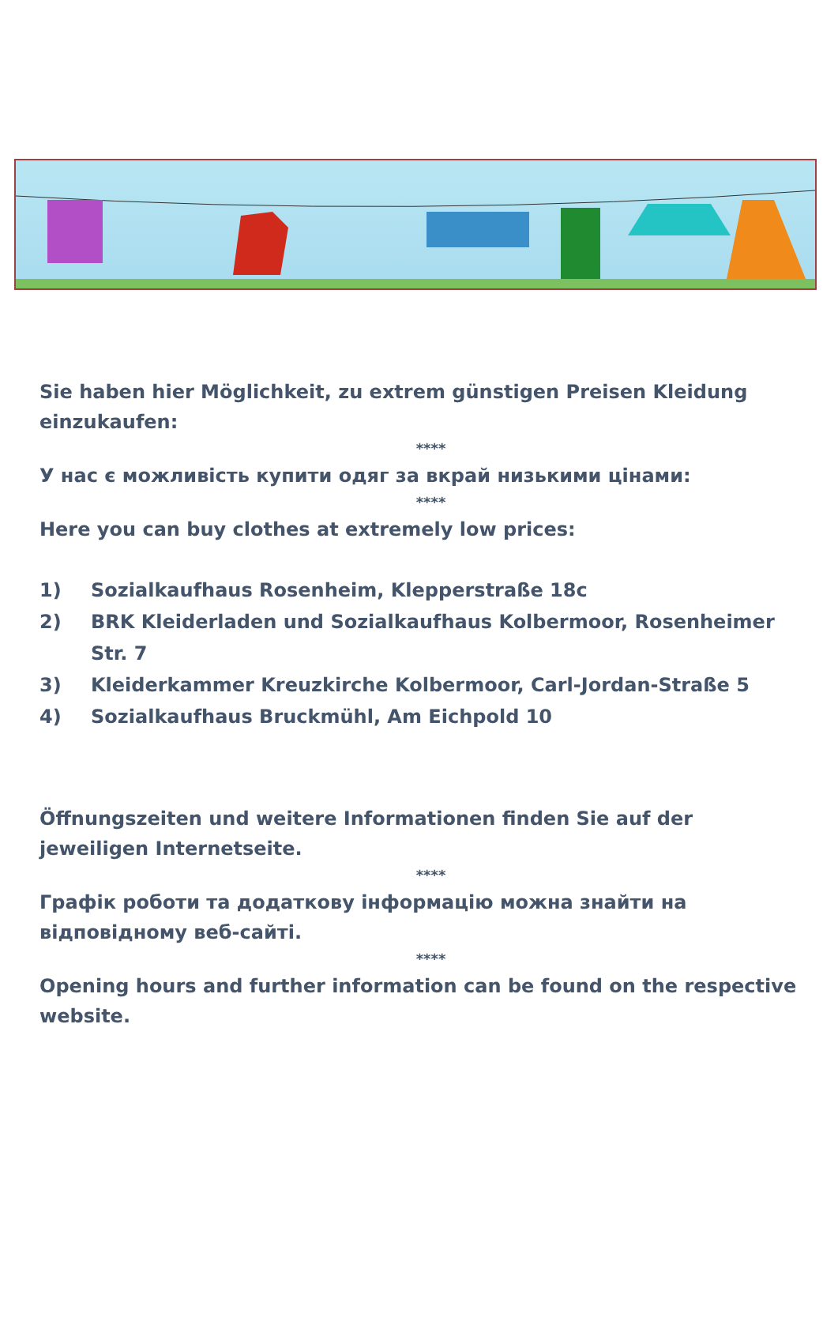Sie haben hier Möglichkeit, zu extrem günstigen Preisen Kleidung einzukaufen:
****
У нас є можливість купити одяг за вкрай низькими цінами:
****
Here you can buy clothes at extremely low prices:
1) Sozialkaufhaus Rosenheim, Klepperstraße 18c
2) BRK Kleiderladen und Sozialkaufhaus Kolbermoor, Rosenheimer Str. 7
3) Kleiderkammer Kreuzkirche Kolbermoor, Carl-Jordan-Straße 5
4) Sozialkaufhaus Bruckmühl, Am Eichpold 10
Öffnungszeiten und weitere Informationen finden Sie auf der jeweiligen Internetseite.
****
Графік роботи та додаткову інформацію можна знайти на відповідному веб-сайті.
****
Opening hours and further information can be found on the respective website.